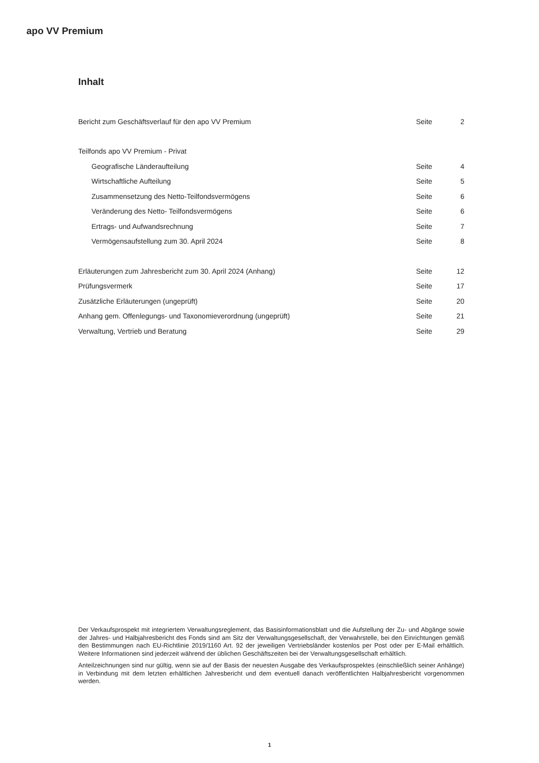apo VV Premium
Inhalt
| Bericht zum Geschäftsverlauf für den apo VV Premium | Seite | 2 |
| Teilfonds apo VV Premium - Privat | | |
| Geografische Länderaufteilung | Seite | 4 |
| Wirtschaftliche Aufteilung | Seite | 5 |
| Zusammensetzung des Netto-Teilfondsvermögens | Seite | 6 |
| Veränderung des Netto- Teilfondsvermögens | Seite | 6 |
| Ertrags- und Aufwandsrechnung | Seite | 7 |
| Vermögensaufstellung zum 30. April 2024 | Seite | 8 |
| Erläuterungen zum Jahresbericht zum 30. April 2024 (Anhang) | Seite | 12 |
| Prüfungsvermerk | Seite | 17 |
| Zusätzliche Erläuterungen (ungeprüft) | Seite | 20 |
| Anhang gem. Offenlegungs- und Taxonomieverordnung (ungeprüft) | Seite | 21 |
| Verwaltung, Vertrieb und Beratung | Seite | 29 |
Der Verkaufsprospekt mit integriertem Verwaltungsreglement, das Basisinformationsblatt und die Aufstellung der Zu- und Abgänge sowie der Jahres- und Halbjahresbericht des Fonds sind am Sitz der Verwaltungsgesellschaft, der Verwahrstelle, bei den Einrichtungen gemäß den Bestimmungen nach EU-Richtlinie 2019/1160 Art. 92 der jeweiligen Vertriebsländer kostenlos per Post oder per E-Mail erhältlich. Weitere Informationen sind jederzeit während der üblichen Geschäftszeiten bei der Verwaltungsgesellschaft erhältlich.
Anteilzeichnungen sind nur gültig, wenn sie auf der Basis der neuesten Ausgabe des Verkaufsprospektes (einschließlich seiner Anhänge) in Verbindung mit dem letzten erhältlichen Jahresbericht und dem eventuell danach veröffentlichten Halbjahresbericht vorgenommen werden.
1